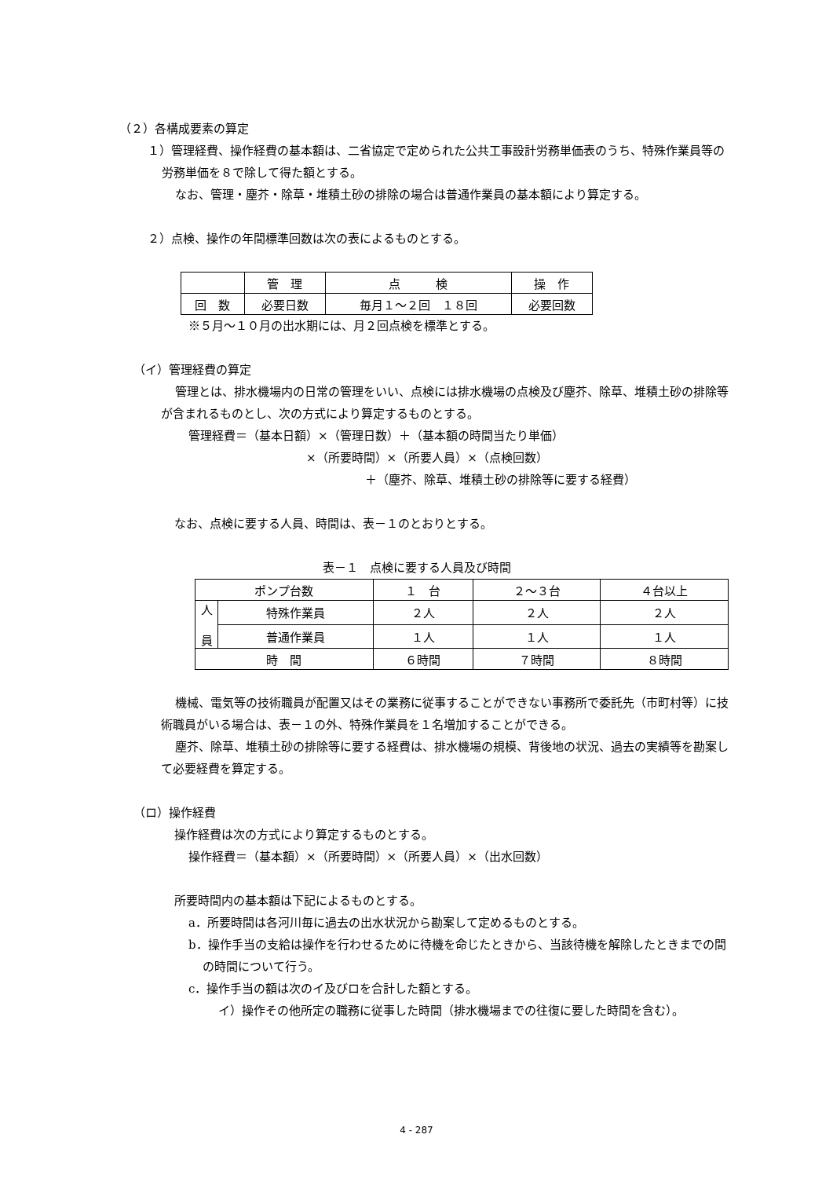（２）各構成要素の算定
１）管理経費、操作経費の基本額は、二省協定で定められた公共工事設計労務単価表のうち、特殊作業員等の労務単価を８で除して得た額とする。
なお、管理・塵芥・除草・堆積土砂の排除の場合は普通作業員の基本額により算定する。
２）点検、操作の年間標準回数は次の表によるものとする。
| | 管 理 | 点 検 | 操 作 |
| 回 数 | 必要日数 | 毎月１～２回 １８回 | 必要回数 |
※５月～１０月の出水期には、月２回点検を標準とする。
（イ）管理経費の算定
管理とは、排水機場内の日常の管理をいい、点検には排水機場の点検及び塵芥、除草、堆積土砂の排除等が含まれるものとし、次の方式により算定するものとする。
管理経費＝（基本日額）×（管理日数）＋（基本額の時間当たり単価）
×（所要時間）×（所要人員）×（点検回数）
＋（塵芥、除草、堆積土砂の排除等に要する経費）
なお、点検に要する人員、時間は、表－１のとおりとする。
表－１　点検に要する人員及び時間
| ポンプ台数 | | １ 台 | ２～３台 | ４台以上 |
| 人 員 | 特殊作業員 | ２人 | ２人 | ２人 |
| | 普通作業員 | １人 | １人 | １人 |
| 時 間 | | ６時間 | ７時間 | ８時間 |
機械、電気等の技術職員が配置又はその業務に従事することができない事務所で委託先（市町村等）に技術職員がいる場合は、表－１の外、特殊作業員を１名増加することができる。
塵芥、除草、堆積土砂の排除等に要する経費は、排水機場の規模、背後地の状況、過去の実績等を勘案して必要経費を算定する。
（ロ）操作経費
操作経費は次の方式により算定するものとする。
操作経費＝（基本額）×（所要時間）×（所要人員）×（出水回数）
所要時間内の基本額は下記によるものとする。
a．所要時間は各河川毎に過去の出水状況から勘案して定めるものとする。
b．操作手当の支給は操作を行わせるために待機を命じたときから、当該待機を解除したときまでの間の時間について行う。
c．操作手当の額は次のイ及びロを合計した額とする。
イ）操作その他所定の職務に従事した時間（排水機場までの往復に要した時間を含む）。
4 - 287